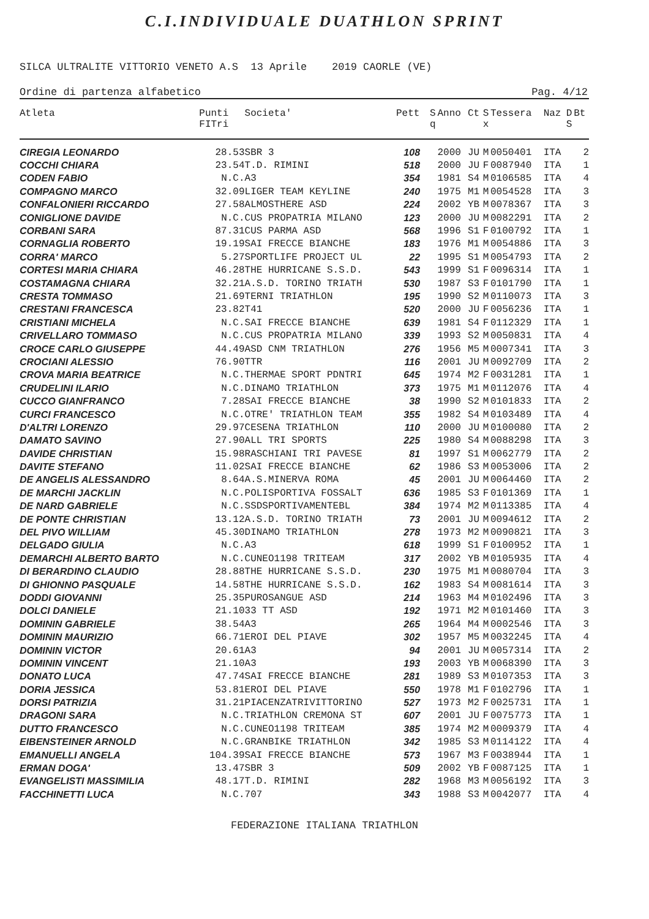C.I.INDIVIDUALE DUATHLON SPRINT
SILCA ULTRALITE VITTORIO VENETO A.S 13 Aprile 2019 CAORLE (VE)
Ordine di partenza alfabetico Pag. 4/12
| Atleta | Punti FITri | Societa' | Pett | S q | Anno | Ct | S x | Tessera | Naz | D S | Bt |
| --- | --- | --- | --- | --- | --- | --- | --- | --- | --- | --- | --- |
| CIREGIA LEONARDO | 28.53 | SBR 3 | 108 | | 2000 | JU | M | 0050401 | ITA | | 2 |
| COCCHI CHIARA | 23.54 | T.D. RIMINI | 518 | | 2000 | JU | F | 0087940 | ITA | | 1 |
| CODEN FABIO | N.C. | A3 | 354 | | 1981 | S4 | M | 0106585 | ITA | | 4 |
| COMPAGNO MARCO | 32.09 | LIGER TEAM KEYLINE | 240 | | 1975 | M1 | M | 0054528 | ITA | | 3 |
| CONFALONIERI RICCARDO | 27.58 | ALMOSTHERE ASD | 224 | | 2002 | YB | M | 0078367 | ITA | | 3 |
| CONIGLIONE DAVIDE | N.C. | CUS PROPATRIA MILANO | 123 | | 2000 | JU | M | 0082291 | ITA | | 2 |
| CORBANI SARA | 87.31 | CUS PARMA ASD | 568 | | 1996 | S1 | F | 0100792 | ITA | | 1 |
| CORNAGLIA ROBERTO | 19.19 | SAI FRECCE BIANCHE | 183 | | 1976 | M1 | M | 0054886 | ITA | | 3 |
| CORRA' MARCO | 5.27 | SPORTLIFE PROJECT UL | 22 | | 1995 | S1 | M | 0054793 | ITA | | 2 |
| CORTESI MARIA CHIARA | 46.28 | THE HURRICANE S.S.D. | 543 | | 1999 | S1 | F | 0096314 | ITA | | 1 |
| COSTAMAGNA CHIARA | 32.21 | A.S.D. TORINO TRIATH | 530 | | 1987 | S3 | F | 0101790 | ITA | | 1 |
| CRESTA TOMMASO | 21.69 | TERNI TRIATHLON | 195 | | 1990 | S2 | M | 0110073 | ITA | | 3 |
| CRESTANI FRANCESCA | 23.82 | T41 | 520 | | 2000 | JU | F | 0056236 | ITA | | 1 |
| CRISTIANI MICHELA | N.C. | SAI FRECCE BIANCHE | 639 | | 1981 | S4 | F | 0112329 | ITA | | 1 |
| CRIVELLARO TOMMASO | N.C. | CUS PROPATRIA MILANO | 339 | | 1993 | S2 | M | 0050831 | ITA | | 4 |
| CROCE CARLO GIUSEPPE | 44.49 | ASD CNM TRIATHLON | 276 | | 1956 | M5 | M | 0007341 | ITA | | 3 |
| CROCIANI ALESSIO | 76.90 | TTR | 116 | | 2001 | JU | M | 0092709 | ITA | | 2 |
| CROVA MARIA BEATRICE | N.C. | THERMAE SPORT PDNTRI | 645 | | 1974 | M2 | F | 0031281 | ITA | | 1 |
| CRUDELINI ILARIO | N.C. | DINAMO TRIATHLON | 373 | | 1975 | M1 | M | 0112076 | ITA | | 4 |
| CUCCO GIANFRANCO | 7.28 | SAI FRECCE BIANCHE | 38 | | 1990 | S2 | M | 0101833 | ITA | | 2 |
| CURCI FRANCESCO | N.C. | OTRE' TRIATHLON TEAM | 355 | | 1982 | S4 | M | 0103489 | ITA | | 4 |
| D'ALTRI LORENZO | 29.97 | CESENA TRIATHLON | 110 | | 2000 | JU | M | 0100080 | ITA | | 2 |
| DAMATO SAVINO | 27.90 | ALL TRI SPORTS | 225 | | 1980 | S4 | M | 0088298 | ITA | | 3 |
| DAVIDE CHRISTIAN | 15.98 | RASCHIANI TRI PAVESE | 81 | | 1997 | S1 | M | 0062779 | ITA | | 2 |
| DAVITE STEFANO | 11.02 | SAI FRECCE BIANCHE | 62 | | 1986 | S3 | M | 0053006 | ITA | | 2 |
| DE ANGELIS ALESSANDRO | 8.64 | A.S.MINERVA ROMA | 45 | | 2001 | JU | M | 0064460 | ITA | | 2 |
| DE MARCHI JACKLIN | N.C. | POLISPORTIVA FOSSALT | 636 | | 1985 | S3 | F | 0101369 | ITA | | 1 |
| DE NARD GABRIELE | N.C. | SSDSPORTIVAMENTEBL | 384 | | 1974 | M2 | M | 0113385 | ITA | | 4 |
| DE PONTE CHRISTIAN | 13.12 | A.S.D. TORINO TRIATH | 73 | | 2001 | JU | M | 0094612 | ITA | | 2 |
| DEL PIVO WILLIAM | 45.30 | DINAMO TRIATHLON | 278 | | 1973 | M2 | M | 0090821 | ITA | | 3 |
| DELGADO GIULIA | N.C. | A3 | 618 | | 1999 | S1 | F | 0100952 | ITA | | 1 |
| DEMARCHI ALBERTO BARTO | N.C. | CUNEO1198 TRITEAM | 317 | | 2002 | YB | M | 0105935 | ITA | | 4 |
| DI BERARDINO CLAUDIO | 28.88 | THE HURRICANE S.S.D. | 230 | | 1975 | M1 | M | 0080704 | ITA | | 3 |
| DI GHIONNO PASQUALE | 14.58 | THE HURRICANE S.S.D. | 162 | | 1983 | S4 | M | 0081614 | ITA | | 3 |
| DODDI GIOVANNI | 25.35 | PUROSANGUE ASD | 214 | | 1963 | M4 | M | 0102496 | ITA | | 3 |
| DOLCI DANIELE | 21.10 | 33 TT ASD | 192 | | 1971 | M2 | M | 0101460 | ITA | | 3 |
| DOMININ GABRIELE | 38.54 | A3 | 265 | | 1964 | M4 | M | 0002546 | ITA | | 3 |
| DOMININ MAURIZIO | 66.71 | EROI DEL PIAVE | 302 | | 1957 | M5 | M | 0032245 | ITA | | 4 |
| DOMININ VICTOR | 20.61 | A3 | 94 | | 2001 | JU | M | 0057314 | ITA | | 2 |
| DOMININ VINCENT | 21.10 | A3 | 193 | | 2003 | YB | M | 0068390 | ITA | | 3 |
| DONATO LUCA | 47.74 | SAI FRECCE BIANCHE | 281 | | 1989 | S3 | M | 0107353 | ITA | | 3 |
| DORIA JESSICA | 53.81 | EROI DEL PIAVE | 550 | | 1978 | M1 | F | 0102796 | ITA | | 1 |
| DORSI PATRIZIA | 31.21 | PIACENZATRIVITTORINO | 527 | | 1973 | M2 | F | 0025731 | ITA | | 1 |
| DRAGONI SARA | N.C. | TRIATHLON CREMONA ST | 607 | | 2001 | JU | F | 0075773 | ITA | | 1 |
| DUTTO FRANCESCO | N.C. | CUNEO1198 TRITEAM | 385 | | 1974 | M2 | M | 0009379 | ITA | | 4 |
| EIBENSTEINER ARNOLD | N.C. | GRANBIKE TRIATHLON | 342 | | 1985 | S3 | M | 0114122 | ITA | | 4 |
| EMANUELLI ANGELA | 104.39 | SAI FRECCE BIANCHE | 573 | | 1967 | M3 | F | 0038944 | ITA | | 1 |
| ERMAN DOGA' | 13.47 | SBR 3 | 509 | | 2002 | YB | F | 0087125 | ITA | | 1 |
| EVANGELISTI MASSIMILIA | 48.17 | T.D. RIMINI | 282 | | 1968 | M3 | M | 0056192 | ITA | | 3 |
| FACCHINETTI LUCA | N.C. | 707 | 343 | | 1988 | S3 | M | 0042077 | ITA | | 4 |
FEDERAZIONE ITALIANA TRIATHLON